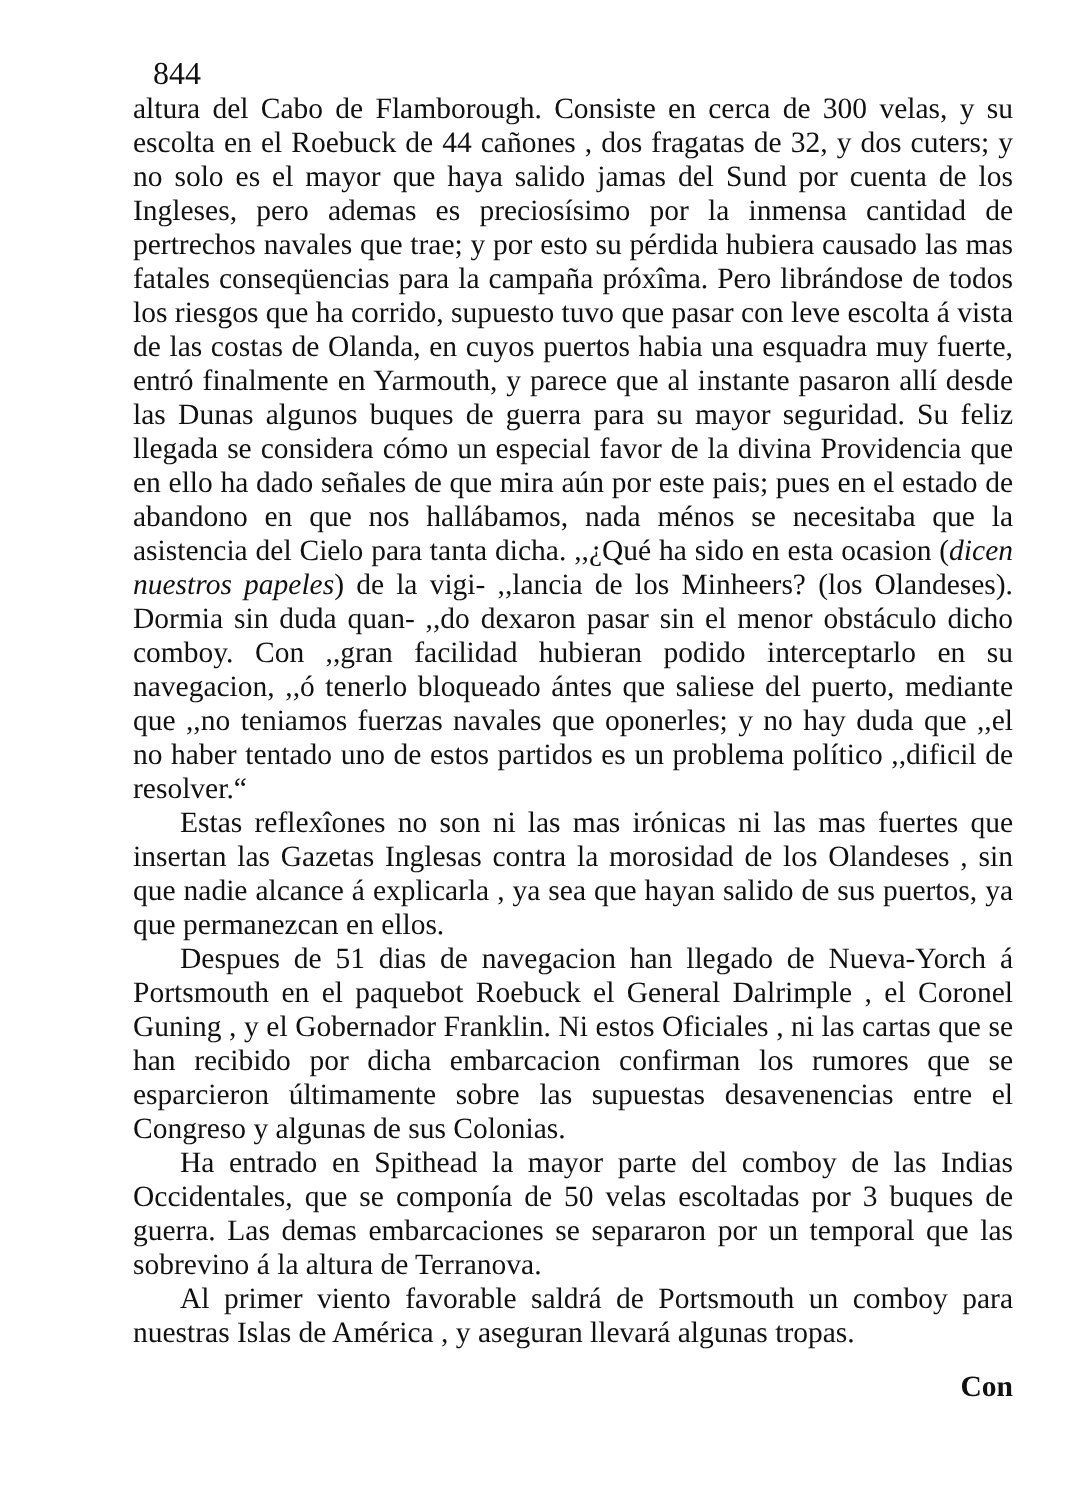844
altura del Cabo de Flamborough. Consiste en cerca de 300 velas, y su escolta en el Roebuck de 44 cañones , dos fragatas de 32, y dos cuters; y no solo es el mayor que haya salido jamas del Sund por cuenta de los Ingleses, pero ademas es preciosísimo por la inmensa cantidad de pertrechos navales que trae; y por esto su pérdida hubiera causado las mas fatales conseqüencias para la campaña próxîma. Pero librándose de todos los riesgos que ha corrido, supuesto tuvo que pasar con leve escolta á vista de las costas de Olanda, en cuyos puertos habia una esquadra muy fuerte, entró finalmente en Yarmouth, y parece que al instante pasaron allí desde las Dunas algunos buques de guerra para su mayor seguridad. Su feliz llegada se considera cómo un especial favor de la divina Providencia que en ello ha dado señales de que mira aún por este pais; pues en el estado de abandono en que nos hallábamos, nada ménos se necesitaba que la asistencia del Cielo para tanta dicha. ,,¿Qué ha sido en esta ocasion (dicen nuestros papeles) de la vigi- ,,lancia de los Minheers? (los Olandeses). Dormia sin duda quan- ,,do dexaron pasar sin el menor obstáculo dicho comboy. Con ,,gran facilidad hubieran podido interceptarlo en su navegacion, ,,ó tenerlo bloqueado ántes que saliese del puerto, mediante que ,,no teniamos fuerzas navales que oponerles; y no hay duda que ,,el no haber tentado uno de estos partidos es un problema político ,,dificil de resolver.“
Estas reflexîones no son ni las mas irónicas ni las mas fuertes que insertan las Gazetas Inglesas contra la morosidad de los Olandeses , sin que nadie alcance á explicarla , ya sea que hayan salido de sus puertos, ya que permanezcan en ellos.
Despues de 51 dias de navegacion han llegado de Nueva-Yorch á Portsmouth en el paquebot Roebuck el General Dalrimple , el Coronel Guning , y el Gobernador Franklin. Ni estos Oficiales , ni las cartas que se han recibido por dicha embarcacion confirman los rumores que se esparcieron últimamente sobre las supuestas desavenencias entre el Congreso y algunas de sus Colonias.
Ha entrado en Spithead la mayor parte del comboy de las Indias Occidentales, que se componía de 50 velas escoltadas por 3 buques de guerra. Las demas embarcaciones se separaron por un temporal que las sobrevino á la altura de Terranova.
Al primer viento favorable saldrá de Portsmouth un comboy para nuestras Islas de América , y aseguran llevará algunas tropas.
Con